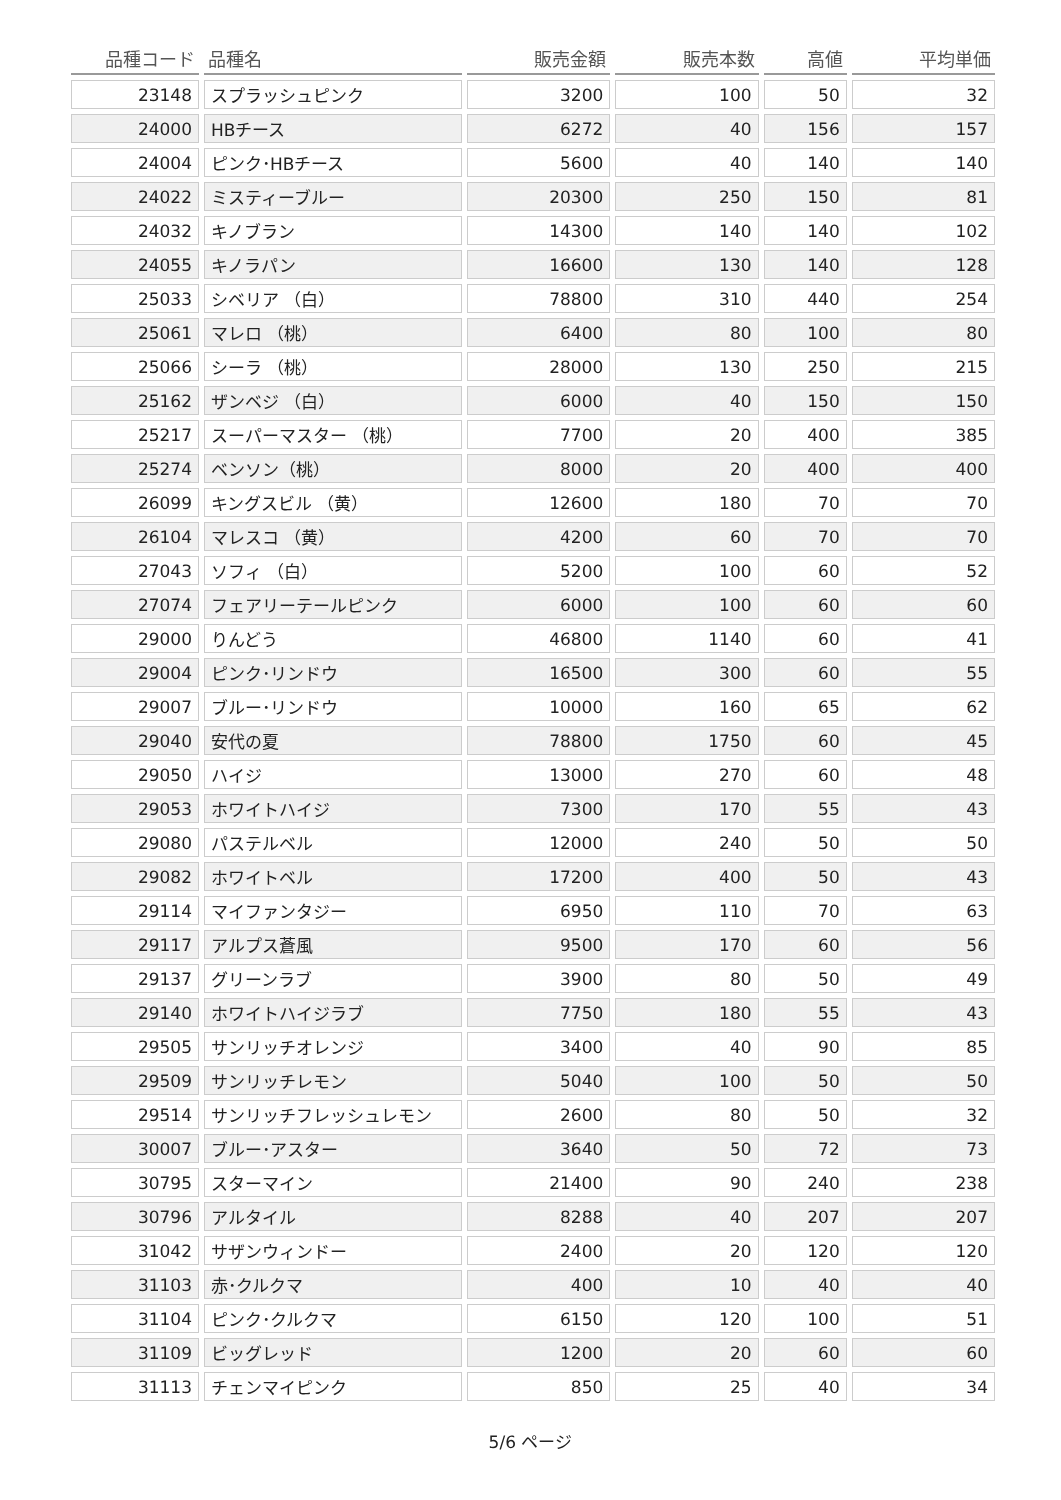| 品種コード | 品種名 | 販売金額 | 販売本数 | 高値 | 平均単価 |
| --- | --- | --- | --- | --- | --- |
| 23148 | スプラッシュピンク | 3200 | 100 | 50 | 32 |
| 24000 | HBチース | 6272 | 40 | 156 | 157 |
| 24004 | ピンク･HBチース | 5600 | 40 | 140 | 140 |
| 24022 | ミスティーブルー | 20300 | 250 | 150 | 81 |
| 24032 | キノブラン | 14300 | 140 | 140 | 102 |
| 24055 | キノラパン | 16600 | 130 | 140 | 128 |
| 25033 | シベリア （白） | 78800 | 310 | 440 | 254 |
| 25061 | マレロ （桃） | 6400 | 80 | 100 | 80 |
| 25066 | シーラ （桃） | 28000 | 130 | 250 | 215 |
| 25162 | ザンベジ （白） | 6000 | 40 | 150 | 150 |
| 25217 | スーパーマスター （桃） | 7700 | 20 | 400 | 385 |
| 25274 | ベンソン（桃） | 8000 | 20 | 400 | 400 |
| 26099 | キングスビル （黄） | 12600 | 180 | 70 | 70 |
| 26104 | マレスコ （黄） | 4200 | 60 | 70 | 70 |
| 27043 | ソフィ （白） | 5200 | 100 | 60 | 52 |
| 27074 | フェアリーテールピンク | 6000 | 100 | 60 | 60 |
| 29000 | りんどう | 46800 | 1140 | 60 | 41 |
| 29004 | ピンク･リンドウ | 16500 | 300 | 60 | 55 |
| 29007 | ブルー･リンドウ | 10000 | 160 | 65 | 62 |
| 29040 | 安代の夏 | 78800 | 1750 | 60 | 45 |
| 29050 | ハイジ | 13000 | 270 | 60 | 48 |
| 29053 | ホワイトハイジ | 7300 | 170 | 55 | 43 |
| 29080 | パステルベル | 12000 | 240 | 50 | 50 |
| 29082 | ホワイトベル | 17200 | 400 | 50 | 43 |
| 29114 | マイファンタジー | 6950 | 110 | 70 | 63 |
| 29117 | アルプス蒼風 | 9500 | 170 | 60 | 56 |
| 29137 | グリーンラブ | 3900 | 80 | 50 | 49 |
| 29140 | ホワイトハイジラブ | 7750 | 180 | 55 | 43 |
| 29505 | サンリッチオレンジ | 3400 | 40 | 90 | 85 |
| 29509 | サンリッチレモン | 5040 | 100 | 50 | 50 |
| 29514 | サンリッチフレッシュレモン | 2600 | 80 | 50 | 32 |
| 30007 | ブルー･アスター | 3640 | 50 | 72 | 73 |
| 30795 | スターマイン | 21400 | 90 | 240 | 238 |
| 30796 | アルタイル | 8288 | 40 | 207 | 207 |
| 31042 | サザンウィンドー | 2400 | 20 | 120 | 120 |
| 31103 | 赤･クルクマ | 400 | 10 | 40 | 40 |
| 31104 | ピンク･クルクマ | 6150 | 120 | 100 | 51 |
| 31109 | ビッグレッド | 1200 | 20 | 60 | 60 |
| 31113 | チェンマイピンク | 850 | 25 | 40 | 34 |
5/6 ページ